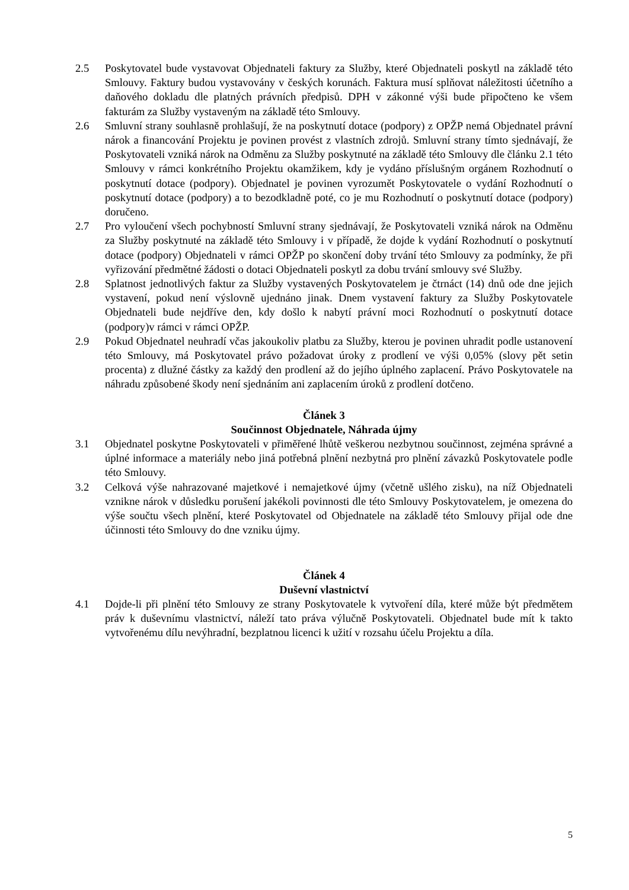2.5 Poskytovatel bude vystavovat Objednateli faktury za Služby, které Objednateli poskytl na základě této Smlouvy. Faktury budou vystavovány v českých korunách. Faktura musí splňovat náležitosti účetního a daňového dokladu dle platných právních předpisů. DPH v zákonné výši bude připočteno ke všem fakturám za Služby vystaveným na základě této Smlouvy.
2.6 Smluvní strany souhlasně prohlašují, že na poskytnutí dotace (podpory) z OPŽP nemá Objednatel právní nárok a financování Projektu je povinen provést z vlastních zdrojů. Smluvní strany tímto sjednávají, že Poskytovateli vzniká nárok na Odměnu za Služby poskytnuté na základě této Smlouvy dle článku 2.1 této Smlouvy v rámci konkrétního Projektu okamžikem, kdy je vydáno příslušným orgánem Rozhodnutí o poskytnutí dotace (podpory). Objednatel je povinen vyrozumět Poskytovatele o vydání Rozhodnutí o poskytnutí dotace (podpory) a to bezodkladně poté, co je mu Rozhodnutí o poskytnutí dotace (podpory) doručeno.
2.7 Pro vyloučení všech pochybností Smluvní strany sjednávají, že Poskytovateli vzniká nárok na Odměnu za Služby poskytnuté na základě této Smlouvy i v případě, že dojde k vydání Rozhodnutí o poskytnutí dotace (podpory) Objednateli v rámci OPŽP po skončení doby trvání této Smlouvy za podmínky, že při vyřizování předmětné žádosti o dotaci Objednateli poskytl za dobu trvání smlouvy své Služby.
2.8 Splatnost jednotlivých faktur za Služby vystavených Poskytovatelem je čtrnáct (14) dnů ode dne jejich vystavení, pokud není výslovně ujednáno jinak. Dnem vystavení faktury za Služby Poskytovatele Objednateli bude nejdříve den, kdy došlo k nabytí právní moci Rozhodnutí o poskytnutí dotace (podpory)v rámci v rámci OPŽP.
2.9 Pokud Objednatel neuhradí včas jakoukoliv platbu za Služby, kterou je povinen uhradit podle ustanovení této Smlouvy, má Poskytovatel právo požadovat úroky z prodlení ve výši 0,05% (slovy pět setin procenta) z dlužné částky za každý den prodlení až do jejího úplného zaplacení. Právo Poskytovatele na náhradu způsobené škody není sjednáním ani zaplacením úroků z prodlení dotčeno.
Článek 3
Součinnost Objednatele, Náhrada újmy
3.1 Objednatel poskytne Poskytovateli v přiměřené lhůtě veškerou nezbytnou součinnost, zejména správné a úplné informace a materiály nebo jiná potřebná plnění nezbytná pro plnění závazků Poskytovatele podle této Smlouvy.
3.2 Celková výše nahrazované majetkové i nemajetkové újmy (včetně ušlého zisku), na níž Objednateli vznikne nárok v důsledku porušení jakékoli povinnosti dle této Smlouvy Poskytovatelem, je omezena do výše součtu všech plnění, které Poskytovatel od Objednatele na základě této Smlouvy přijal ode dne účinnosti této Smlouvy do dne vzniku újmy.
Článek 4
Duševní vlastnictví
4.1 Dojde-li při plnění této Smlouvy ze strany Poskytovatele k vytvoření díla, které může být předmětem práv k duševnímu vlastnictví, náleží tato práva výlučně Poskytovateli. Objednatel bude mít k takto vytvořenému dílu nevýhradní, bezplatnou licenci k užití v rozsahu účelu Projektu a díla.
5